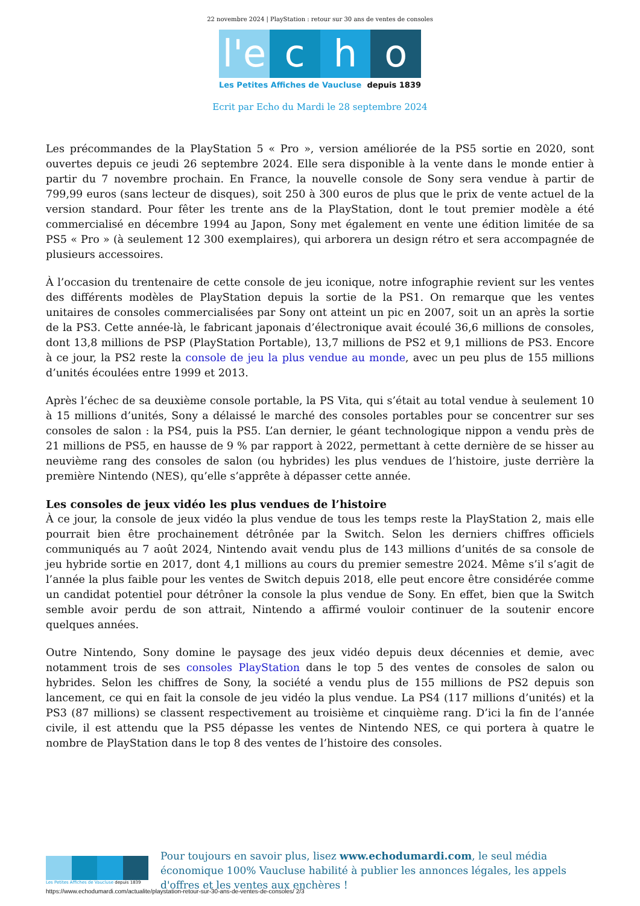22 novembre 2024 | PlayStation : retour sur 30 ans de ventes de consoles
l'e c h o
Les Petites Affiches de Vaucluse depuis 1839
Ecrit par Echo du Mardi le 28 septembre 2024
Les précommandes de la PlayStation 5 « Pro », version améliorée de la PS5 sortie en 2020, sont ouvertes depuis ce jeudi 26 septembre 2024. Elle sera disponible à la vente dans le monde entier à partir du 7 novembre prochain. En France, la nouvelle console de Sony sera vendue à partir de 799,99 euros (sans lecteur de disques), soit 250 à 300 euros de plus que le prix de vente actuel de la version standard. Pour fêter les trente ans de la PlayStation, dont le tout premier modèle a été commercialisé en décembre 1994 au Japon, Sony met également en vente une édition limitée de sa PS5 « Pro » (à seulement 12 300 exemplaires), qui arborera un design rétro et sera accompagnée de plusieurs accessoires.
À l’occasion du trentenaire de cette console de jeu iconique, notre infographie revient sur les ventes des différents modèles de PlayStation depuis la sortie de la PS1. On remarque que les ventes unitaires de consoles commercialisées par Sony ont atteint un pic en 2007, soit un an après la sortie de la PS3. Cette année-là, le fabricant japonais d’électronique avait écoulé 36,6 millions de consoles, dont 13,8 millions de PSP (PlayStation Portable), 13,7 millions de PS2 et 9,1 millions de PS3. Encore à ce jour, la PS2 reste la console de jeu la plus vendue au monde, avec un peu plus de 155 millions d’unités écoulées entre 1999 et 2013.
Après l’échec de sa deuxième console portable, la PS Vita, qui s’était au total vendue à seulement 10 à 15 millions d’unités, Sony a délaissé le marché des consoles portables pour se concentrer sur ses consoles de salon : la PS4, puis la PS5. L’an dernier, le géant technologique nippon a vendu près de 21 millions de PS5, en hausse de 9 % par rapport à 2022, permettant à cette dernière de se hisser au neuvième rang des consoles de salon (ou hybrides) les plus vendues de l’histoire, juste derrière la première Nintendo (NES), qu’elle s’apprête à dépasser cette année.
Les consoles de jeux vidéo les plus vendues de l’histoire
À ce jour, la console de jeux vidéo la plus vendue de tous les temps reste la PlayStation 2, mais elle pourrait bien être prochainement détrônée par la Switch. Selon les derniers chiffres officiels communiqués au 7 août 2024, Nintendo avait vendu plus de 143 millions d’unités de sa console de jeu hybride sortie en 2017, dont 4,1 millions au cours du premier semestre 2024. Même s’il s’agit de l’année la plus faible pour les ventes de Switch depuis 2018, elle peut encore être considérée comme un candidat potentiel pour détrôner la console la plus vendue de Sony. En effet, bien que la Switch semble avoir perdu de son attrait, Nintendo a affirmé vouloir continuer de la soutenir encore quelques années.
Outre Nintendo, Sony domine le paysage des jeux vidéo depuis deux décennies et demie, avec notamment trois de ses consoles PlayStation dans le top 5 des ventes de consoles de salon ou hybrides. Selon les chiffres de Sony, la société a vendu plus de 155 millions de PS2 depuis son lancement, ce qui en fait la console de jeu vidéo la plus vendue. La PS4 (117 millions d’unités) et la PS3 (87 millions) se classent respectivement au troisième et cinquième rang. D’ici la fin de l’année civile, il est attendu que la PS5 dépasse les ventes de Nintendo NES, ce qui portera à quatre le nombre de PlayStation dans le top 8 des ventes de l’histoire des consoles.
Les Petites Affiches de Vaucluse depuis 1839
Pour toujours en savoir plus, lisez www.echodumardi.com, le seul média économique 100% Vaucluse habilité à publier les annonces légales, les appels d'offres et les ventes aux enchères !
https://www.echodumardi.com/actualite/playstation-retour-sur-30-ans-de-ventes-de-consoles/ 2/3